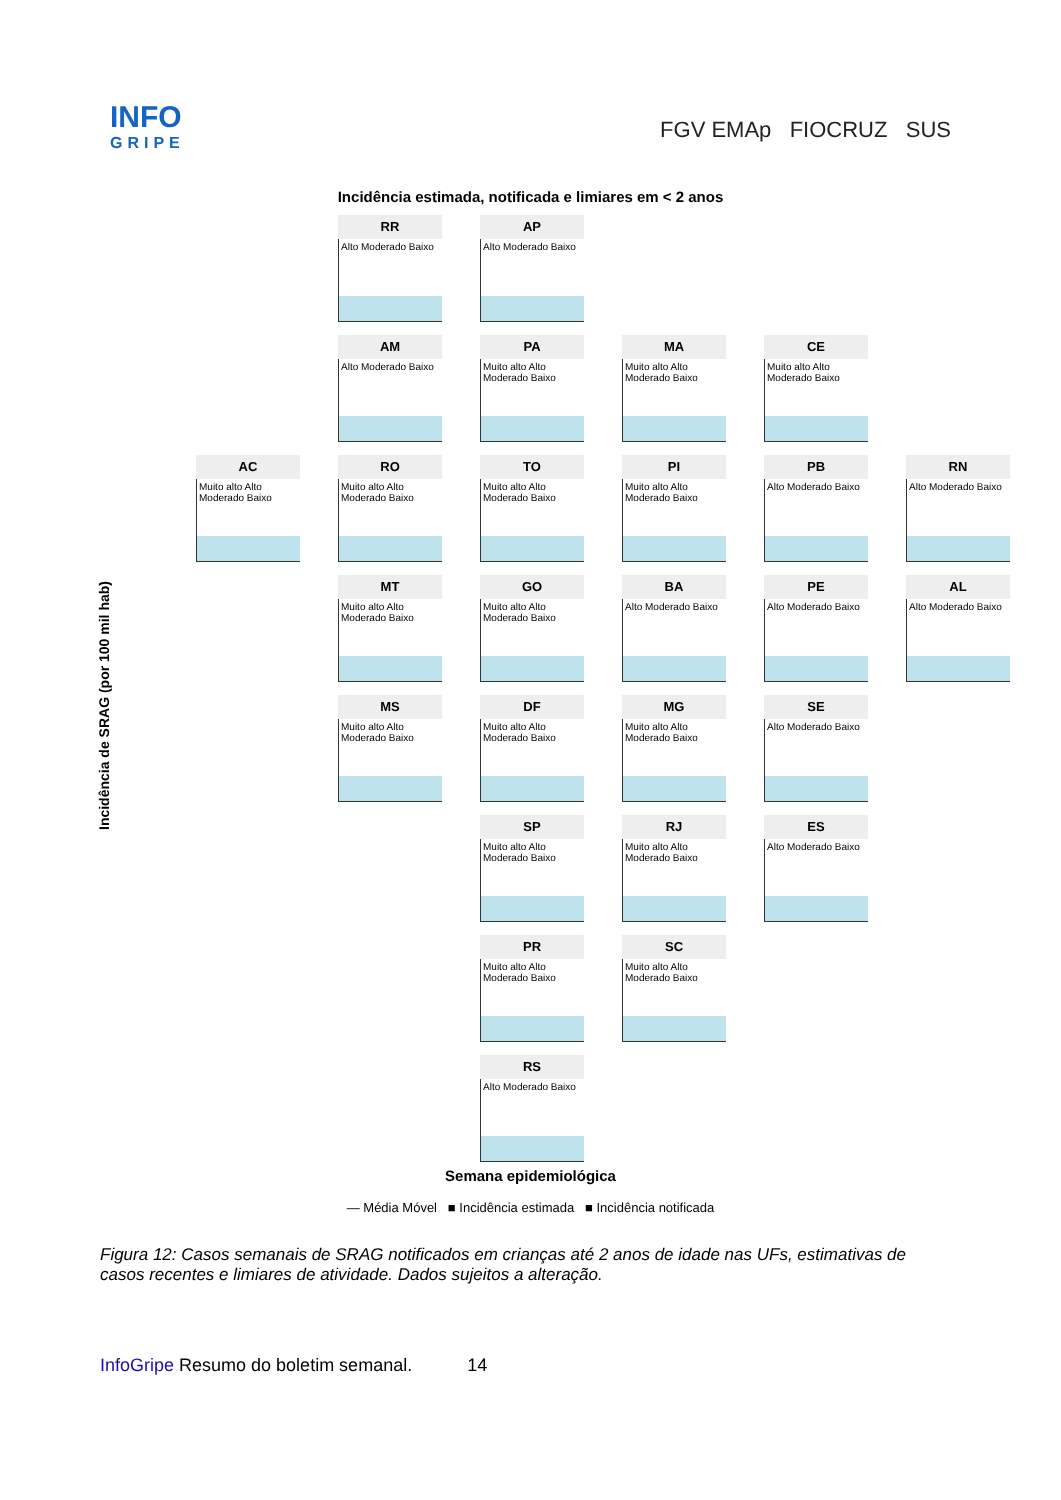INFO
GRIPE
FGV EMAp FIOCRUZ SUS
Incidência estimada, notificada e limiares em < 2 anos
RR
Alto Moderado Baixo
AP
Alto Moderado Baixo
AM
Alto Moderado Baixo
PA
Muito alto Alto Moderado Baixo
MA
Muito alto Alto Moderado Baixo
CE
Muito alto Alto Moderado Baixo
AC
Muito alto Alto Moderado Baixo
RO
Muito alto Alto Moderado Baixo
TO
Muito alto Alto Moderado Baixo
PI
Muito alto Alto Moderado Baixo
PB
Alto Moderado Baixo
RN
Alto Moderado Baixo
MT
Muito alto Alto Moderado Baixo
GO
Muito alto Alto Moderado Baixo
BA
Alto Moderado Baixo
PE
Alto Moderado Baixo
AL
Alto Moderado Baixo
MS
Muito alto Alto Moderado Baixo
DF
Muito alto Alto Moderado Baixo
MG
Muito alto Alto Moderado Baixo
SE
Alto Moderado Baixo
SP
Muito alto Alto Moderado Baixo
RJ
Muito alto Alto Moderado Baixo
ES
Alto Moderado Baixo
PR
Muito alto Alto Moderado Baixo
SC
Muito alto Alto Moderado Baixo
RS
Alto Moderado Baixo
Semana epidemiológica
Incidência de SRAG (por 100 mil hab)
— Média Móvel ■ Incidência estimada ■ Incidência notificada
Figura 12: Casos semanais de SRAG notificados em crianças até 2 anos de idade nas UFs, estimativas de casos recentes e limiares de atividade. Dados sujeitos a alteração.
InfoGripe Resumo do boletim semanal. 14